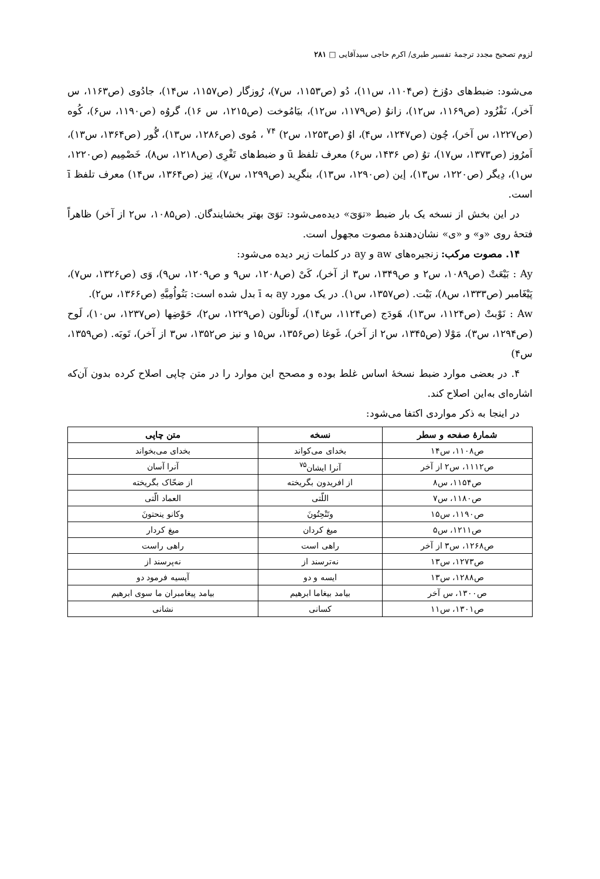لزوم تصحیح مجدد ترجمهٔ تفسیر طبری/ اکرم حاجی سیدآقایی □ ۲۸۱
می‌شود: ضبط‌های دوُزخ (ص۱۱۰۴، س۱۱)، دُو (ص۱۱۵۳، س۷)، رُوزگار (ص۱۱۵۷، س۱۴)، جادُوی (ص۱۱۶۳، س آخر)، نَفْزُود (ص۱۱۶۹، س۱۲)، زانوُ (ص۱۱۷۹، س۱۲)، بیَامُوخت (ص۱۲۱۵، س ۱۶)، گروُه (ص۱۱۹۰، س۶)، کُوه (ص۱۲۲۷، س آخر)، چُون (ص۱۲۴۷، س۴)، اوُ (ص۱۲۵۳، س۲) <sup>۷۴</sup> ، مُوی (ص۱۲۸۶، س۱۳)، گُور (ص۱۳۶۴، س۱۳)، اَمرُوز (ص۱۳۷۳، س۱۷)، توُ (ص ۱۴۳۶، س۶) معرف تلفظ ū و ضبط‌های تَغْرِی (ص۱۲۱۸، س۸)، خَصْمِیم (ص۱۲۲۰، س۱)، دِیگر (ص۱۲۲۰، س۱۳)، إین (ص۱۲۹۰، س۱۳)، بنگرِید (ص۱۲۹۹، س۷)، تِیز (ص۱۳۶۴، س۱۴) معرف تلفظ ī است.
در این بخش از نسخه یک بار ضبط «توَیَ» دیده‌می‌شود: توَیَ بهتر بخشایندگان. (ص۱۰۸۵، س۲ از آخر) ظاهراً فتحهٔ روی «و» و «ی» نشان‌دهندهٔ مصوت مجهول است.
۱۴. مصوت مرکب: زنجیره‌های aw و ay در کلمات زیر دیده می‌شود:
Ay : بَیْعَتْ (ص۱۰۸۹، س۲ و ص۱۳۴۹، س۳ از آخر)، کَیْ (ص۱۲۰۸، س۹ و ص۱۲۰۹، س۹)، وَی (ص۱۳۲۶، س۷)، پَیْغَامبر (ص۱۳۳۳، س۸)، بَیْت. (ص۱۳۵۷، س۱). در یک مورد ay به ī بدل شده است: بَنُواُمِیَّهِ (ص۱۳۶۶، س۲).
Aw : نَوْبتْ (ص۱۱۲۴، س۱۳)، هَودَج (ص۱۱۲۴، س۱۴)، لَونالَون (ص۱۲۲۹، س۲)، حَوْضِها (ص۱۲۳۷، س۱۰)، لَوح (ص۱۲۹۴، س۳)، مَوْلا (ص۱۳۴۵، س۲ از آخر)، غَوغا (ص۱۳۵۶، س۱۵ و نیز ص۱۳۵۲، س۳ از آخر)، تَوبَه. (ص۱۳۵۹، س۴)
۴. در بعضی موارد ضبط نسخهٔ اساس غلط بوده و مصحح این موارد را در متن چاپی اصلاح کرده بدون آن‌که اشاره‌ای به‌این اصلاح کند.
در اینجا به ذکر مواردی اکتفا می‌شود:
| شمارهٔ صفحه و سطر | نسخه | متن چاپی |
| --- | --- | --- |
| ص۱۱۰۸، س۱۴ | بخدای می‌کواند | بخدای می‌بخواند |
| ص۱۱۱۲، س۲ از آخر | آنرا ایشان<sup>۷۵</sup> | آنرا آسان |
| ص۱۱۵۴، س۸ | از افریدون بگریخته | از ضحّاک بگریخته |
| ص۱۱۸۰، س۷ | اللّتی | العماد الّتی |
| ص۱۱۹۰، س۱۵ | وتَنْحِتُونَ | وکانو ینحتونَ |
| ص۱۲۱۱، س۵ | میغ کردان | میغ کردار |
| ص۱۲۶۸، س۳ از آخر | راهی است | راهی راست |
| ص۱۲۷۳، س۱۳ | نه‌ترسند از | نه‌پرسند از |
| ص۱۲۸۸، س۱۳ | ایسه و دو | آیسیه فرمود دو |
| ص۱۳۰۰، س آخر | بیامد بیغاما ابرهیم | بیامد پیغامبران ما سوی ابرهیم |
| ص۱۳۰۱، س۱۱ | کسانی | نشانی |